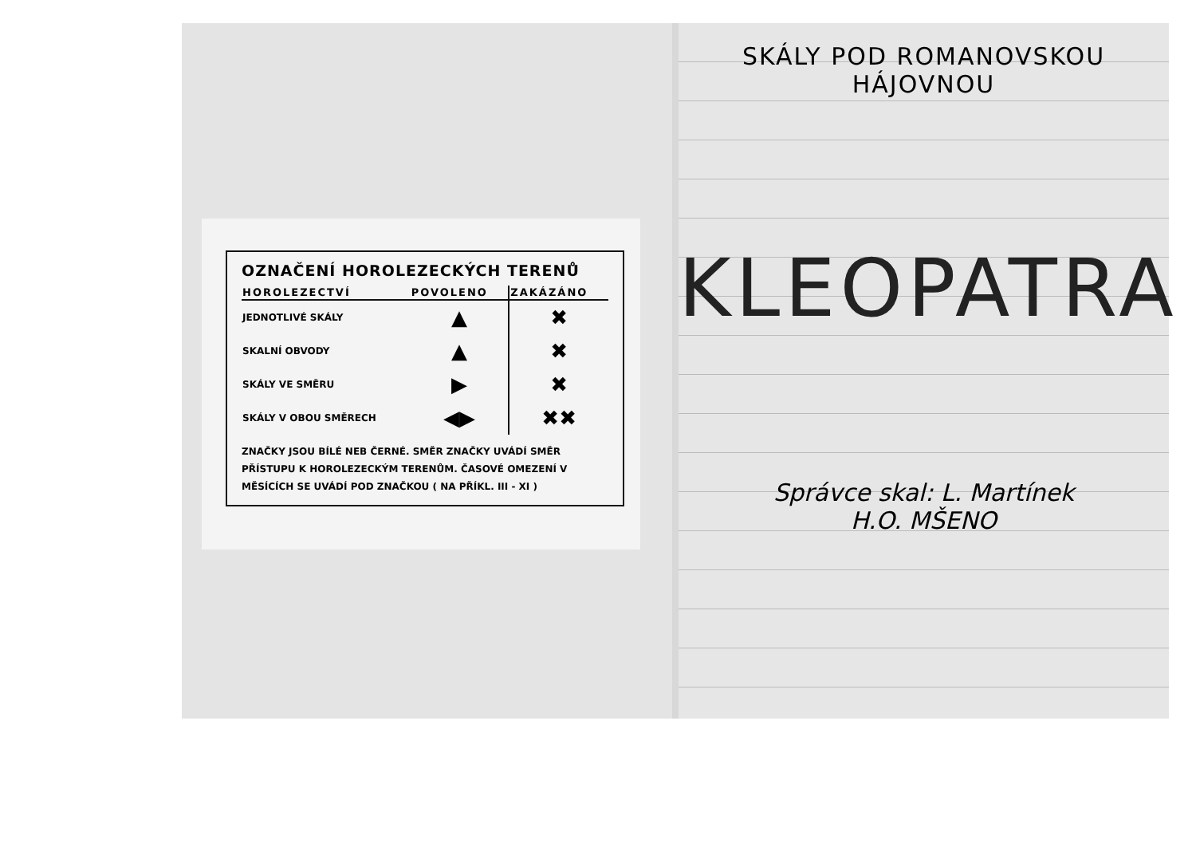OZNAČENÍ HOROLEZECKÝCH TERENŮ
| HOROLEZECTVÍ | POVOLENO | ZAKÁZÁNO |
| --- | --- | --- |
| JEDNOTLIVÉ SKÁLY | ▲ | ✖ |
| SKALNÍ OBVODY | ▲ | ✖ |
| SKÁLY VE SMĚRU | ▶ | ✖ |
| SKÁLY V OBOU SMĚRECH | ◀▶ | ✖✖ |
ZNAČKY JSOU BÍLÉ NEB ČERNÉ. SMĚR ZNAČKY UVÁDÍ SMĚR PŘÍSTUPU K HOROLEZECKÝM TERENŮM. ČASOVÉ OMEZENÍ V MĚSÍCÍCH SE UVÁDÍ POD ZNAČKOU ( NA PŘÍKL. III - XI )
SKÁLY POD ROMANOVSKOU
HÁJOVNOU
KLEOPATRA
Správce skal: L. Martínek
H.O. MŠENO